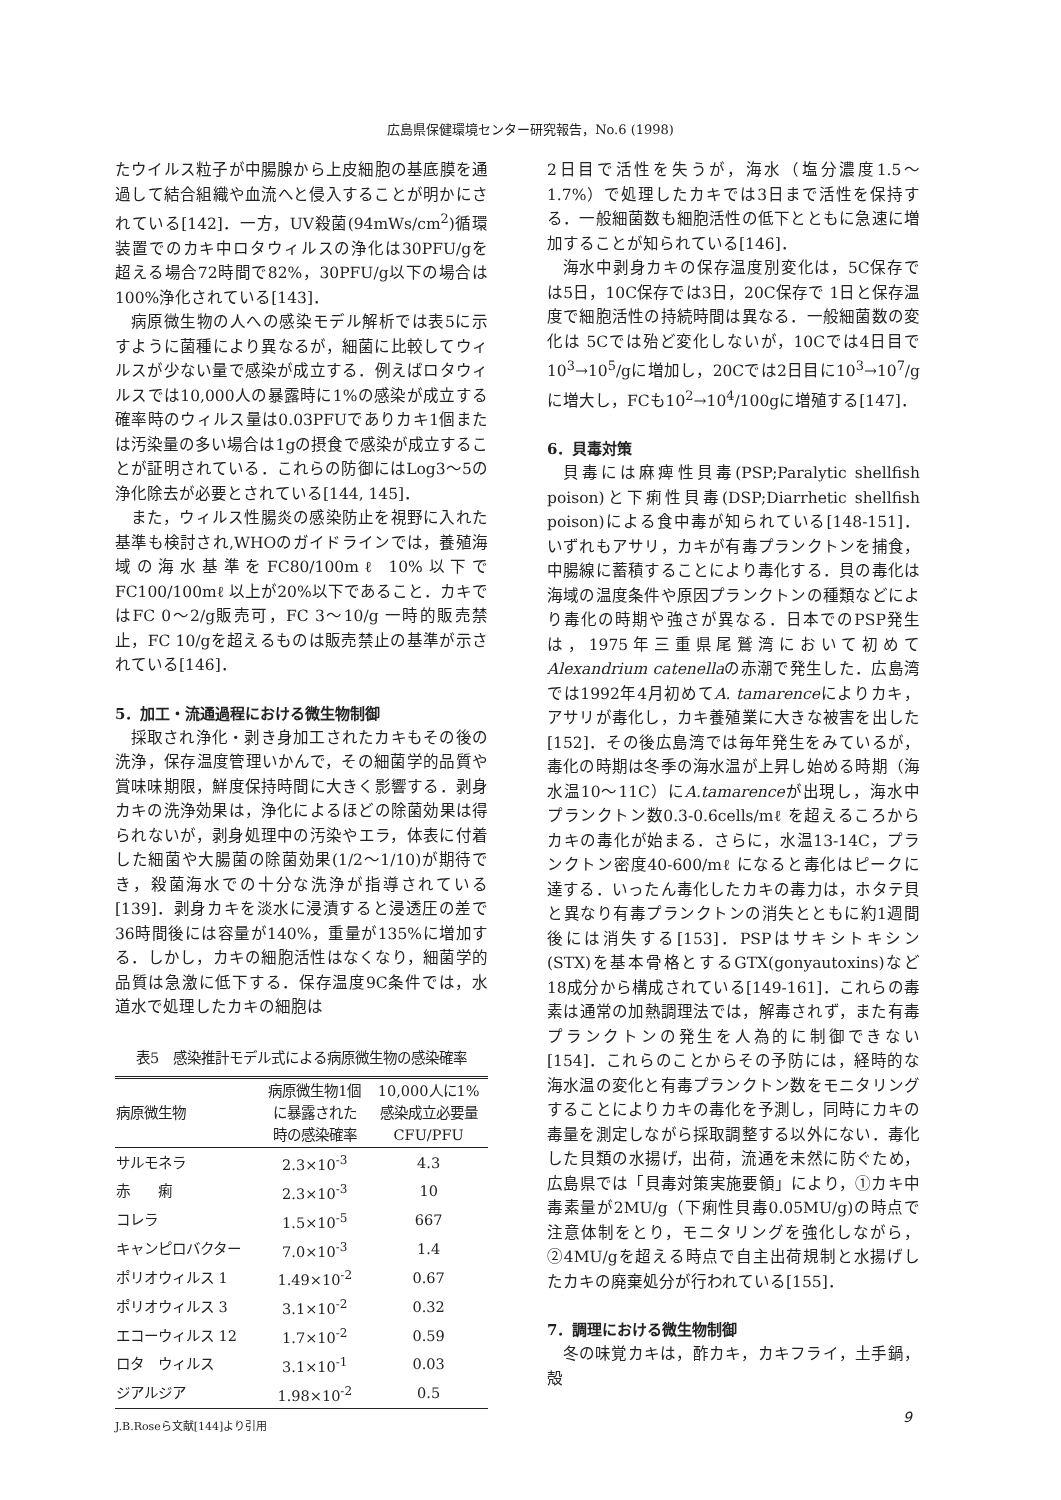広島県保健環境センター研究報告，No.6 (1998)
たウイルス粒子が中腸腺から上皮細胞の基底膜を通過して結合組織や血流へと侵入することが明かにされている[142]．一方，UV殺菌(94mWs/cm<sup>2</sup>)循環装置でのカキ中ロタウィルスの浄化は30PFU/gを超える場合72時間で82%，30PFU/g以下の場合は100%浄化されている[143]．
病原微生物の人への感染モデル解析では表5に示すように菌種により異なるが，細菌に比較してウィルスが少ない量で感染が成立する．例えばロタウィルスでは10,000人の暴露時に1%の感染が成立する確率時のウィルス量は0.03PFUでありカキ1個または汚染量の多い場合は1gの摂食で感染が成立することが証明されている．これらの防御にはLog3～5の浄化除去が必要とされている[144, 145]．
また，ウィルス性腸炎の感染防止を視野に入れた基準も検討され,WHOのガイドラインでは，養殖海域の海水基準をFC80/100mℓ 10%以下でFC100/100mℓ 以上が20%以下であること．カキではFC 0～2/g販売可，FC 3～10/g 一時的販売禁止，FC 10/gを超えるものは販売禁止の基準が示されている[146]．
5．加工・流通過程における微生物制御
採取され浄化・剥き身加工されたカキもその後の洗浄，保存温度管理いかんで，その細菌学的品質や賞味味期限，鮮度保持時間に大きく影響する．剥身カキの洗浄効果は，浄化によるほどの除菌効果は得られないが，剥身処理中の汚染やエラ，体表に付着した細菌や大腸菌の除菌効果(1/2～1/10)が期待でき，殺菌海水での十分な洗浄が指導されている[139]．剥身カキを淡水に浸漬すると浸透圧の差で36時間後には容量が140%，重量が135%に増加する．しかし，カキの細胞活性はなくなり，細菌学的品質は急激に低下する．保存温度9C条件では，水道水で処理したカキの細胞は
表5　感染推計モデル式による病原微生物の感染確率
| 病原微生物 | 病原微生物1個 に暴露された 時の感染確率 | 10,000人に1% 感染成立必要量 CFU/PFU |
| --- | --- | --- |
| サルモネラ | 2.3×10<sup>-3</sup> | 4.3 |
| 赤 痢 | 2.3×10<sup>-3</sup> | 10 |
| コレラ | 1.5×10<sup>-5</sup> | 667 |
| キャンピロバクター | 7.0×10<sup>-3</sup> | 1.4 |
| ポリオウィルス 1 | 1.49×10<sup>-2</sup> | 0.67 |
| ポリオウィルス 3 | 3.1×10<sup>-2</sup> | 0.32 |
| エコーウィルス 12 | 1.7×10<sup>-2</sup> | 0.59 |
| ロタ ウィルス | 3.1×10<sup>-1</sup> | 0.03 |
| ジアルジア | 1.98×10<sup>-2</sup> | 0.5 |
J.B.Roseら文献[144]より引用
2日目で活性を失うが，海水（塩分濃度1.5～1.7%）で処理したカキでは3日まで活性を保持する．一般細菌数も細胞活性の低下とともに急速に増加することが知られている[146]．
海水中剥身カキの保存温度別変化は，5C保存では5日，10C保存では3日，20C保存で 1日と保存温度で細胞活性の持続時間は異なる．一般細菌数の変化は 5Cでは殆ど変化しないが，10Cでは4日目で10<sup>3</sup>→10<sup>5</sup>/gに増加し，20Cでは2日目に10<sup>3</sup>→10<sup>7</sup>/gに増大し，FCも10<sup>2</sup>→10<sup>4</sup>/100gに増殖する[147]．
6．貝毒対策
貝毒には麻痺性貝毒(PSP;Paralytic shellfish poison)と下痢性貝毒(DSP;Diarrhetic shellfish poison)による食中毒が知られている[148-151]．いずれもアサリ，カキが有毒プランクトンを捕食，中腸線に蓄積することにより毒化する．貝の毒化は海域の温度条件や原因プランクトンの種類などにより毒化の時期や強さが異なる．日本でのPSP発生は，1975年三重県尾鷲湾において初めてAlexandrium catenellaの赤潮で発生した．広島湾では1992年4月初めてA. tamarenceによりカキ，アサリが毒化し，カキ養殖業に大きな被害を出した[152]．その後広島湾では毎年発生をみているが，毒化の時期は冬季の海水温が上昇し始める時期（海水温10～11C）にA.tamarenceが出現し，海水中プランクトン数0.3-0.6cells/mℓ を超えるころからカキの毒化が始まる．さらに，水温13-14C，プランクトン密度40-600/mℓ になると毒化はピークに達する．いったん毒化したカキの毒力は，ホタテ貝と異なり有毒プランクトンの消失とともに約1週間後には消失する[153]．PSPはサキシトキシン(STX)を基本骨格とするGTX(gonyautoxins)など18成分から構成されている[149-161]．これらの毒素は通常の加熱調理法では，解毒されず，また有毒プランクトンの発生を人為的に制御できない[154]．これらのことからその予防には，経時的な海水温の変化と有毒プランクトン数をモニタリングすることによりカキの毒化を予測し，同時にカキの毒量を測定しながら採取調整する以外にない．毒化した貝類の水揚げ，出荷，流通を未然に防ぐため，広島県では「貝毒対策実施要領」により，①カキ中毒素量が2MU/g（下痢性貝毒0.05MU/g)の時点で注意体制をとり，モニタリングを強化しながら，②4MU/gを超える時点で自主出荷規制と水揚げしたカキの廃棄処分が行われている[155]．
7．調理における微生物制御
冬の味覚カキは，酢カキ，カキフライ，土手鍋，殻
9